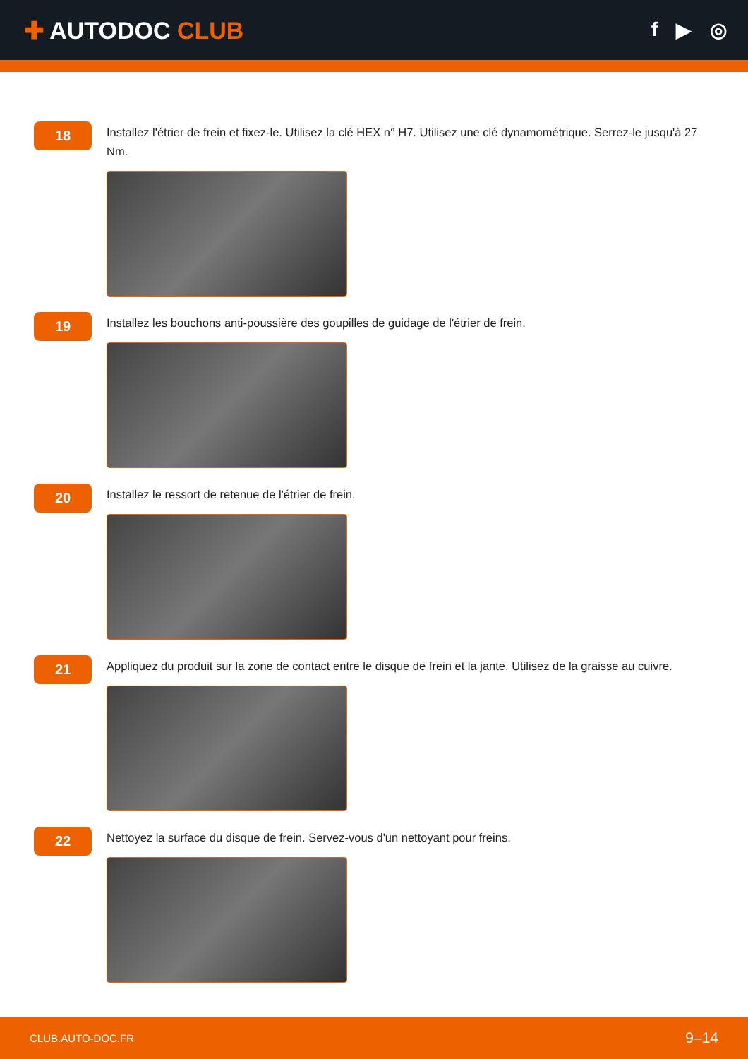✚ AUTODOC CLUB
f ▶ ◎
18
Installez l'étrier de frein et fixez-le. Utilisez la clé HEX n° H7. Utilisez une clé dynamométrique. Serrez-le jusqu'à 27 Nm.
19
Installez les bouchons anti-poussière des goupilles de guidage de l'étrier de frein.
20
Installez le ressort de retenue de l'étrier de frein.
21
Appliquez du produit sur la zone de contact entre le disque de frein et la jante. Utilisez de la graisse au cuivre.
22
Nettoyez la surface du disque de frein. Servez-vous d'un nettoyant pour freins.
CLUB.AUTO-DOC.FR 9–14